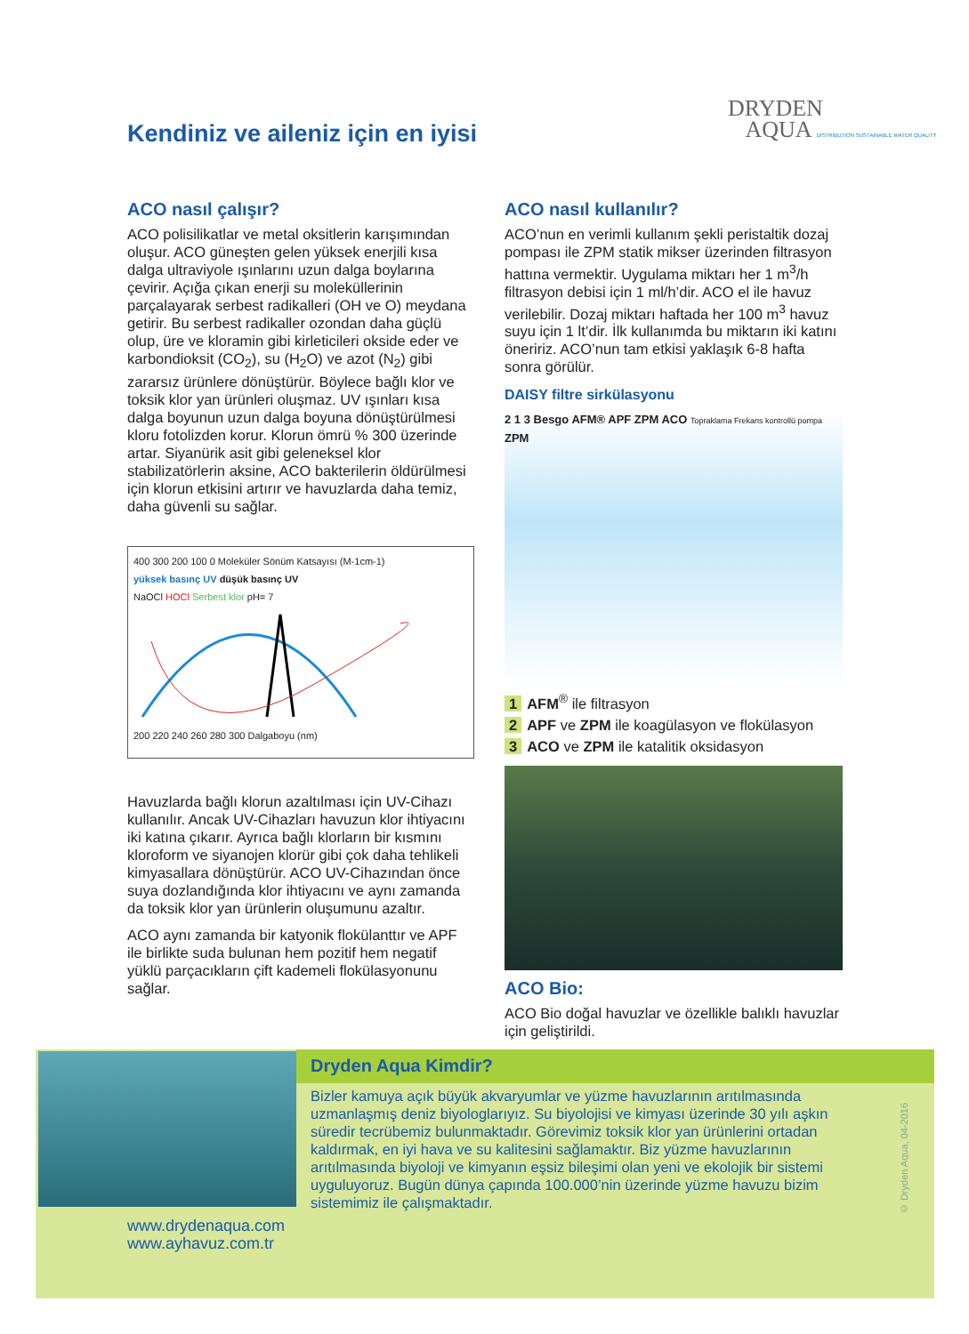Kendiniz ve aileniz için en iyisi
DRYDEN
AQUA DISTRIBUTION SUSTAINABLE WATER QUALITY
ACO nasıl çalışır?
ACO polisilikatlar ve metal oksitlerin karışımından oluşur. ACO güneşten gelen yüksek enerjili kısa dalga ultraviyole ışınlarını uzun dalga boylarına çevirir. Açığa çıkan enerji su moleküllerinin parçalayarak serbest radikalleri (OH ve O) meydana getirir. Bu serbest radikaller ozondan daha güçlü olup, üre ve kloramin gibi kirleticileri okside eder ve karbondioksit (CO<sub>2</sub>), su (H<sub>2</sub>O) ve azot (N<sub>2</sub>) gibi zararsız ürünlere dönüştürür. Böylece bağlı klor ve toksik klor yan ürünleri oluşmaz. UV ışınları kısa dalga boyunun uzun dalga boyuna dönüştürülmesi kloru fotolizden korur. Klorun ömrü % 300 üzerinde artar. Siyanürik asit gibi geleneksel klor stabilizatörlerin aksine, ACO bakterilerin öldürülmesi için klorun etkisini artırır ve havuzlarda daha temiz, daha güvenli su sağlar.
400 300 200 100 0 Moleküler Sönüm Katsayısı (M-1cm-1)
yüksek basınç UV düşük basınç UV
NaOCl HOCl Serbest klor pH= 7
200 220 240 260 280 300 Dalgaboyu (nm)
Havuzlarda bağlı klorun azaltılması için UV-Cihazı kullanılır. Ancak UV-Cihazları havuzun klor ihtiyacını iki katına çıkarır. Ayrıca bağlı klorların bir kısmını kloroform ve siyanojen klorür gibi çok daha tehlikeli kimyasallara dönüştürür. ACO UV-Cihazından önce suya dozlandığında klor ihtiyacını ve aynı zamanda da toksik klor yan ürünlerin oluşumunu azaltır.
ACO aynı zamanda bir katyonik flokülanttır ve APF ile birlikte suda bulunan hem pozitif hem negatif yüklü parçacıkların çift kademeli flokülasyonunu sağlar.
ACO nasıl kullanılır?
ACO’nun en verimli kullanım şekli peristaltik dozaj pompası ile ZPM statik mikser üzerinden filtrasyon hattına vermektir. Uygulama miktarı her 1 m<sup>3</sup>/h filtrasyon debisi için 1 ml/h’dir. ACO el ile havuz verilebilir. Dozaj miktarı haftada her 100 m<sup>3</sup> havuz suyu için 1 lt’dir. İlk kullanımda bu miktarın iki katını öneririz. ACO’nun tam etkisi yaklaşık 6-8 hafta sonra görülür.
DAISY filtre sirkülasyonu
2 1 3 Besgo AFM® APF ZPM ACO Topraklama Frekans kontrollü pompa ZPM
1 AFM<sup>®</sup> ile filtrasyon
2 APF ve ZPM ile koagülasyon ve flokülasyon
3 ACO ve ZPM ile katalitik oksidasyon
ACO Bio:
ACO Bio doğal havuzlar ve özellikle balıklı havuzlar için geliştirildi.
Dryden Aqua Kimdir?
Bizler kamuya açık büyük akvaryumlar ve yüzme havuzlarının arıtılmasında uzmanlaşmış deniz biyologlarıyız. Su biyolojisi ve kimyası üzerinde 30 yılı aşkın süredir tecrübemiz bulunmaktadır. Görevimiz toksik klor yan ürünlerini ortadan kaldırmak, en iyi hava ve su kalitesini sağlamaktır. Biz yüzme havuzlarının arıtılmasında biyoloji ve kimyanın eşsiz bileşimi olan yeni ve ekolojik bir sistemi uyguluyoruz. Bugün dünya çapında 100.000’nin üzerinde yüzme havuzu bizim sistemimiz ile çalışmaktadır.
www.drydenaqua.com
www.ayhavuz.com.tr
© Dryden Aqua, 04-2016